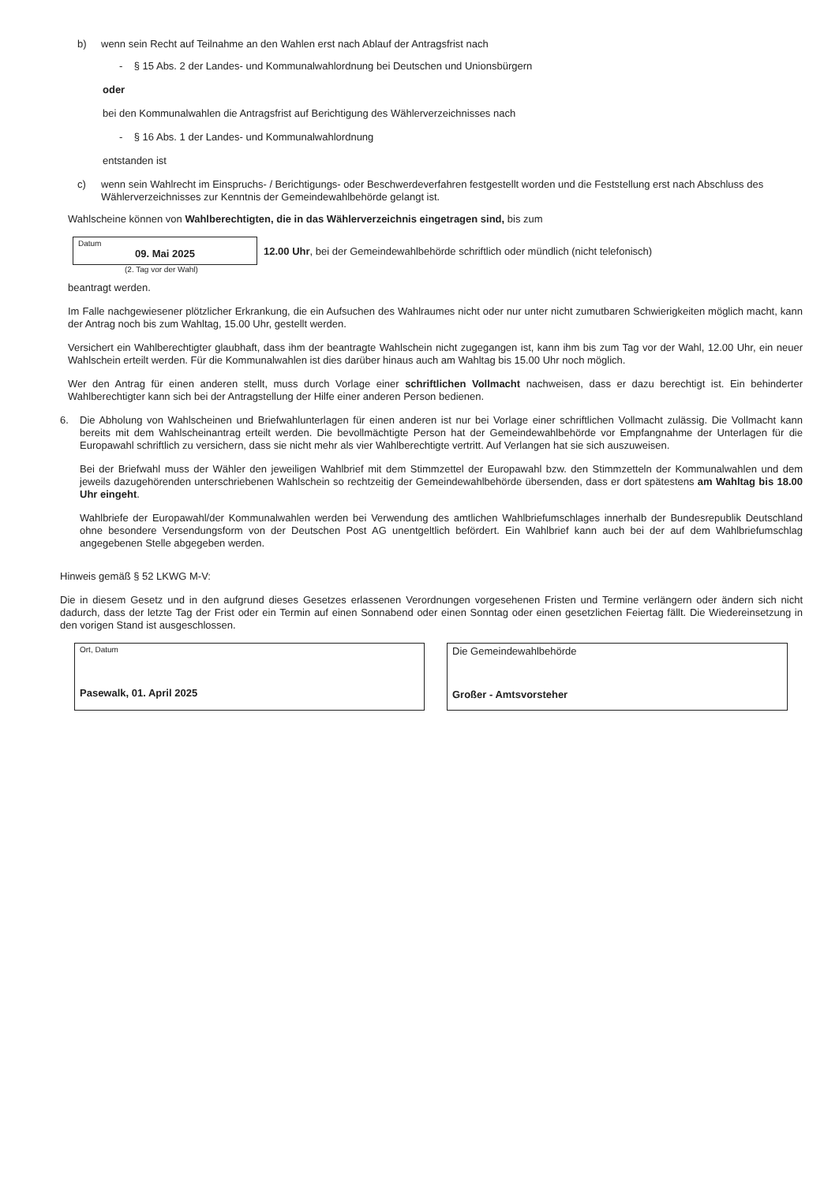b) wenn sein Recht auf Teilnahme an den Wahlen erst nach Ablauf der Antragsfrist nach
- § 15 Abs. 2 der Landes- und Kommunalwahlordnung bei Deutschen und Unionsbürgern
oder
bei den Kommunalwahlen die Antragsfrist auf Berichtigung des Wählerverzeichnisses nach
- § 16 Abs. 1 der Landes- und Kommunalwahlordnung
entstanden ist
c) wenn sein Wahlrecht im Einspruchs- / Berichtigungs- oder Beschwerdeverfahren festgestellt worden und die Feststellung erst nach Abschluss des Wählerverzeichnisses zur Kenntnis der Gemeindewahlbehörde gelangt ist.
Wahlscheine können von Wahlberechtigten, die in das Wählerverzeichnis eingetragen sind, bis zum
Datum
09. Mai 2025
12.00 Uhr, bei der Gemeindewahlbehörde schriftlich oder mündlich (nicht telefonisch)
(2. Tag vor der Wahl)
beantragt werden.
Im Falle nachgewiesener plötzlicher Erkrankung, die ein Aufsuchen des Wahlraumes nicht oder nur unter nicht zumutbaren Schwierigkeiten möglich macht, kann der Antrag noch bis zum Wahltag, 15.00 Uhr, gestellt werden.
Versichert ein Wahlberechtigter glaubhaft, dass ihm der beantragte Wahlschein nicht zugegangen ist, kann ihm bis zum Tag vor der Wahl, 12.00 Uhr, ein neuer Wahlschein erteilt werden. Für die Kommunalwahlen ist dies darüber hinaus auch am Wahltag bis 15.00 Uhr noch möglich.
Wer den Antrag für einen anderen stellt, muss durch Vorlage einer schriftlichen Vollmacht nachweisen, dass er dazu berechtigt ist. Ein behinderter Wahlberechtigter kann sich bei der Antragstellung der Hilfe einer anderen Person bedienen.
6.
Die Abholung von Wahlscheinen und Briefwahlunterlagen für einen anderen ist nur bei Vorlage einer schriftlichen Vollmacht zulässig. Die Vollmacht kann bereits mit dem Wahlscheinantrag erteilt werden. Die bevollmächtigte Person hat der Gemeindewahlbehörde vor Empfangnahme der Unterlagen für die Europawahl schriftlich zu versichern, dass sie nicht mehr als vier Wahlberechtigte vertritt. Auf Verlangen hat sie sich auszuweisen.
Bei der Briefwahl muss der Wähler den jeweiligen Wahlbrief mit dem Stimmzettel der Europawahl bzw. den Stimmzetteln der Kommunalwahlen und dem jeweils dazugehörenden unterschriebenen Wahlschein so rechtzeitig der Gemeindewahlbehörde übersenden, dass er dort spätestens am Wahltag bis 18.00 Uhr eingeht.
Wahlbriefe der Europawahl/der Kommunalwahlen werden bei Verwendung des amtlichen Wahlbriefumschlages innerhalb der Bundesrepublik Deutschland ohne besondere Versendungsform von der Deutschen Post AG unentgeltlich befördert. Ein Wahlbrief kann auch bei der auf dem Wahlbriefumschlag angegebenen Stelle abgegeben werden.
Hinweis gemäß § 52 LKWG M-V:
Die in diesem Gesetz und in den aufgrund dieses Gesetzes erlassenen Verordnungen vorgesehenen Fristen und Termine verlängern oder ändern sich nicht dadurch, dass der letzte Tag der Frist oder ein Termin auf einen Sonnabend oder einen Sonntag oder einen gesetzlichen Feiertag fällt. Die Wiedereinsetzung in den vorigen Stand ist ausgeschlossen.
Ort, Datum
Pasewalk, 01. April 2025
Die Gemeindewahlbehörde
Großer - Amtsvorsteher